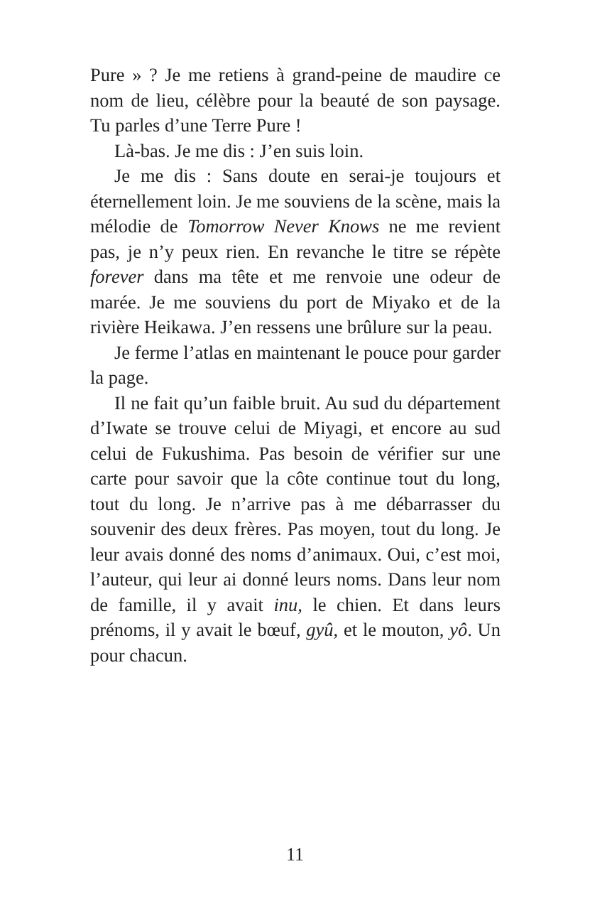Pure » ? Je me retiens à grand-peine de maudire ce nom de lieu, célèbre pour la beauté de son paysage. Tu parles d’une Terre Pure !
Là-bas. Je me dis : J’en suis loin.
Je me dis : Sans doute en serai-je toujours et éternellement loin. Je me souviens de la scène, mais la mélodie de Tomorrow Never Knows ne me revient pas, je n’y peux rien. En revanche le titre se répète forever dans ma tête et me renvoie une odeur de marée. Je me souviens du port de Miyako et de la rivière Heikawa. J’en ressens une brûlure sur la peau.
Je ferme l’atlas en maintenant le pouce pour garder la page.
Il ne fait qu’un faible bruit. Au sud du département d’Iwate se trouve celui de Miyagi, et encore au sud celui de Fukushima. Pas besoin de vérifier sur une carte pour savoir que la côte continue tout du long, tout du long. Je n’arrive pas à me débarrasser du souvenir des deux frères. Pas moyen, tout du long. Je leur avais donné des noms d’animaux. Oui, c’est moi, l’auteur, qui leur ai donné leurs noms. Dans leur nom de famille, il y avait inu, le chien. Et dans leurs prénoms, il y avait le bœuf, gyû, et le mouton, yô. Un pour chacun.
11